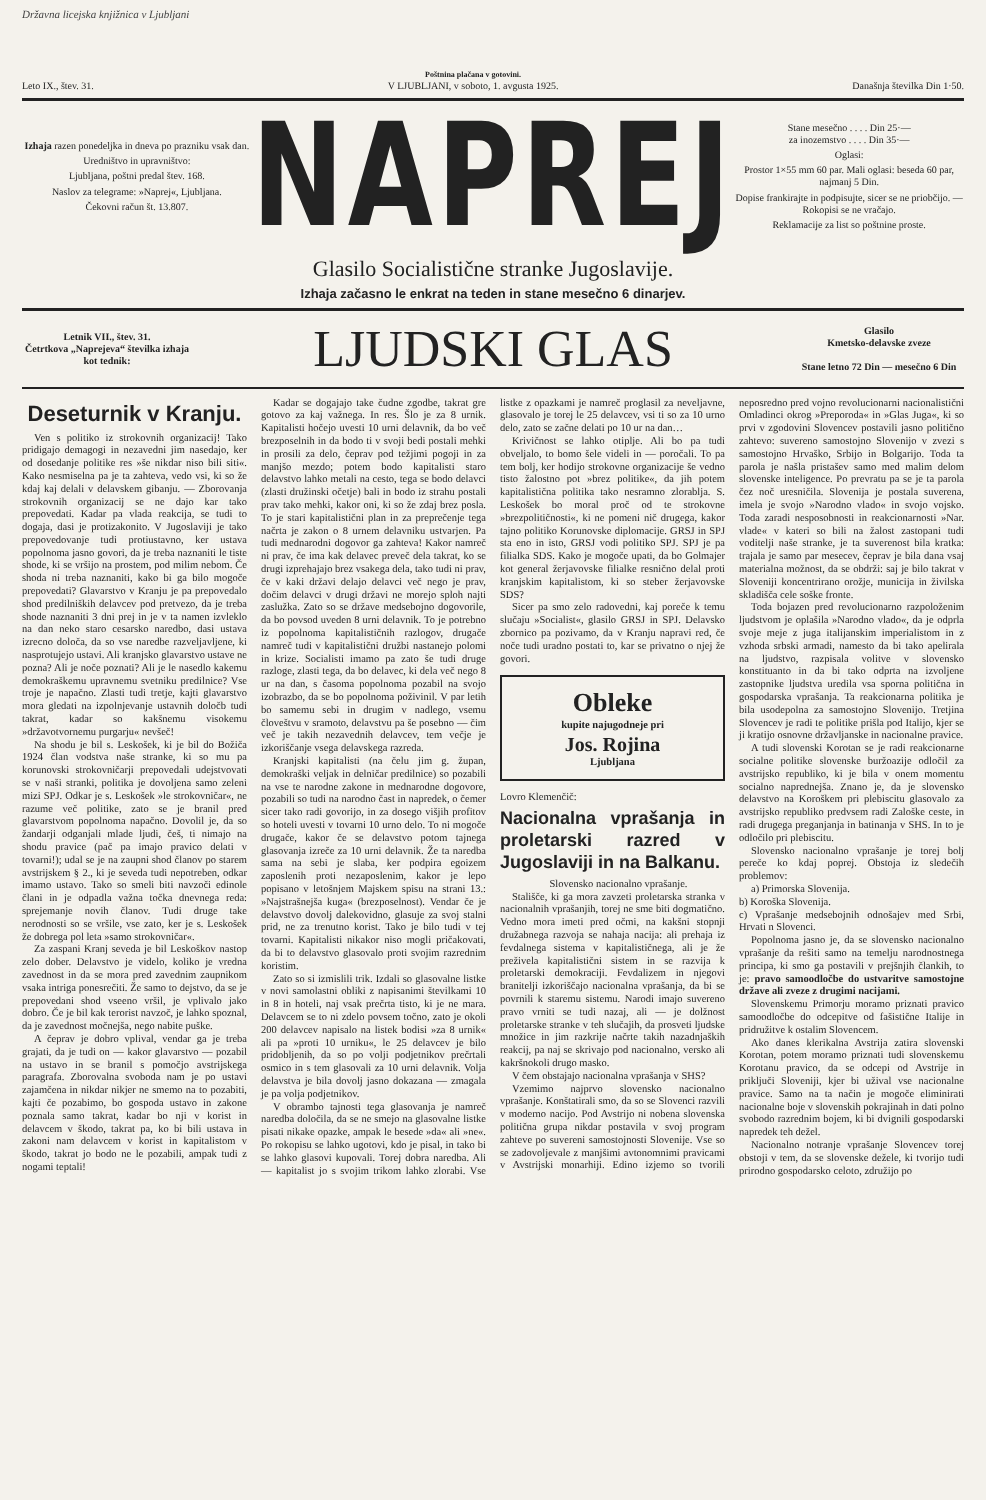Državna licejska knjižnica v Ljubljani
Leto IX., štev. 31. Poštnina plačana v gotovini.
V LJUBLJANI, v soboto, 1. avgusta 1925. Današnja številka Din 1·50.
Izhaja razen ponedeljka in dneva po prazniku vsak dan.
Uredništvo in upravništvo:
Ljubljana, poštni predal štev. 168.
Naslov za telegrame: »Naprej«, Ljubljana.
Čekovni račun št. 13.807.
NAPREJ
Stane mesečno . . . . Din 25·—
za inozemstvo . . . . Din 35·—
Oglasi:
Prostor 1×55 mm 60 par. Mali oglasi: beseda 60 par, najmanj 5 Din.
Dopise frankirajte in podpisujte, sicer se ne priobčijo. — Rokopisi se ne vračajo.
Reklamacije za list so poštnine proste.
Glasilo Socialistične stranke Jugoslavije.
Izhaja začasno le enkrat na teden in stane mesečno 6 dinarjev.
Letnik VII., štev. 31.
Četrtkova „Naprejeva“ številka izhaja kot tednik:
LJUDSKI GLAS
Glasilo
Kmetsko-delavske zveze
Stane letno 72 Din — mesečno 6 Din
Deseturnik v Kranju.
Ven s politiko iz strokovnih organizacij! Tako pridigajo demagogi in nezavedni jim nasedajo, ker od dosedanje politike res »še nikdar niso bili siti«. Kako nesmiselna pa je ta zahteva, vedo vsi, ki so že kdaj kaj delali v delavskem gibanju. — Zborovanja strokovnih organizacij se ne dajo kar tako prepovedati. Kadar pa vlada reakcija, se tudi to dogaja, dasi je protizakonito. V Jugoslaviji je tako prepovedovanje tudi protiustavno, ker ustava popolnoma jasno govori, da je treba naznaniti le tiste shode, ki se vršijo na prostem, pod milim nebom. Če shoda ni treba naznaniti, kako bi ga bilo mogoče prepovedati? Glavarstvo v Kranju je pa prepovedalo shod predilniških delavcev pod pretvezo, da je treba shode naznaniti 3 dni prej in je v ta namen izvleklo na dan neko staro cesarsko naredbo, dasi ustava izrecno določa, da so vse naredbe razveljavljene, ki nasprotujejo ustavi. Ali kranjsko glavarstvo ustave ne pozna? Ali je noče poznati? Ali je le nasedlo kakemu demokraškemu upravnemu svetniku predilnice? Vse troje je napačno. Zlasti tudi tretje, kajti glavarstvo mora gledati na izpolnjevanje ustavnih določb tudi takrat, kadar so kakšnemu visokemu »državotvornemu purgarju« nevšeč!
Na shodu je bil s. Leskošek, ki je bil do Božiča 1924 član vodstva naše stranke, ki so mu pa korunovski strokovničarji prepovedali udejstvovati se v naši stranki, politika je dovoljena samo zeleni mizi SPJ. Odkar je s. Leskošek »le strokovničar«, ne razume več politike, zato se je branil pred glavarstvom popolnoma napačno. Dovolil je, da so žandarji odganjali mlade ljudi, češ, ti nimajo na shodu pravice (pač pa imajo pravico delati v tovarni!); udal se je na zaupni shod članov po starem avstrijskem § 2., ki je seveda tudi nepotreben, odkar imamo ustavo. Tako so smeli biti navzoči edinole člani in je odpadla važna točka dnevnega reda: sprejemanje novih članov. Tudi druge take nerodnosti so se vršile, vse zato, ker je s. Leskošek že dobrega pol leta »samo strokovničar«.
Za zaspani Kranj seveda je bil Leskoškov nastop zelo dober. Delavstvo je videlo, koliko je vredna zavednost in da se mora pred zavednim zaupnikom vsaka intriga ponesrečiti. Že samo to dejstvo, da se je prepovedani shod vseeno vršil, je vplivalo jako dobro. Če je bil kak terorist navzoč, je lahko spoznal, da je zavednost močnejša, nego nabite puške.
A čeprav je dobro vplival, vendar ga je treba grajati, da je tudi on — kakor glavarstvo — pozabil na ustavo in se branil s pomočjo avstrijskega paragrafa. Zborovalna svoboda nam je po ustavi zajamčena in nikdar nikjer ne smemo na to pozabiti, kajti če pozabimo, bo gospoda ustavo in zakone poznala samo takrat, kadar bo nji v korist in delavcem v škodo, takrat pa, ko bi bili ustava in zakoni nam delavcem v korist in kapitalistom v škodo, takrat jo bodo ne le pozabili, ampak tudi z nogami teptali!
Kadar se dogajajo take čudne zgodbe, takrat gre gotovo za kaj važnega. In res. Šlo je za 8 urnik. Kapitalisti hočejo uvesti 10 urni delavnik, da bo več brezposelnih in da bodo ti v svoji bedi postali mehki in prosili za delo, čeprav pod težjimi pogoji in za manjšo mezdo; potem bodo kapitalisti staro delavstvo lahko metali na cesto, tega se bodo delavci (zlasti družinski očetje) bali in bodo iz strahu postali prav tako mehki, kakor oni, ki so že zdaj brez posla. To je stari kapitalistični plan in za preprečenje tega načrta je zakon o 8 urnem delavniku ustvarjen. Pa tudi mednarodni dogovor ga zahteva! Kakor namreč ni prav, če ima kak delavec preveč dela takrat, ko se drugi izprehajajo brez vsakega dela, tako tudi ni prav, če v kaki državi delajo delavci več nego je prav, dočim delavci v drugi državi ne morejo sploh najti zaslužka. Zato so se države medsebojno dogovorile, da bo povsod uveden 8 urni delavnik. To je potrebno iz popolnoma kapitalističnih razlogov, drugače namreč tudi v kapitalistični družbi nastanejo polomi in krize. Socialisti imamo pa zato še tudi druge razloge, zlasti tega, da bo delavec, ki dela več nego 8 ur na dan, s časoma popolnoma pozabil na svojo izobrazbo, da se bo popolnoma poživinil. V par letih bo samemu sebi in drugim v nadlego, vsemu človeštvu v sramoto, delavstvu pa še posebno — čim več je takih nezavednih delavcev, tem večje je izkoriščanje vsega delavskega razreda.
Kranjski kapitalisti (na čelu jim g. župan, demokraški veljak in delničar predilnice) so pozabili na vse te narodne zakone in mednarodne dogovore, pozabili so tudi na narodno čast in napredek, o čemer sicer tako radi govorijo, in za dosego višjih profitov so hoteli uvesti v tovarni 10 urno delo. To ni mogoče drugače, kakor če se delavstvo potom tajnega glasovanja izreče za 10 urni delavnik. Že ta naredba sama na sebi je slaba, ker podpira egoizem zaposlenih proti nezaposlenim, kakor je lepo popisano v letošnjem Majskem spisu na strani 13.: »Najstrašnejša kuga« (brezposelnost). Vendar če je delavstvo dovolj dalekovidno, glasuje za svoj stalni prid, ne za trenutno korist. Tako je bilo tudi v tej tovarni. Kapitalisti nikakor niso mogli pričakovati, da bi to delavstvo glasovalo proti svojim razrednim koristim.
Zato so si izmislili trik. Izdali so glasovalne listke v novi samolastni obliki z napisanimi številkami 10 in 8 in hoteli, naj vsak prečrta tisto, ki je ne mara. Delavcem se to ni zdelo povsem točno, zato je okoli 200 delavcev napisalo na listek bodisi »za 8 urnik« ali pa »proti 10 urniku«, le 25 delavcev je bilo pridobljenih, da so po volji podjetnikov prečrtali osmico in s tem glasovali za 10 urni delavnik. Volja delavstva je bila dovolj jasno dokazana — zmagala je pa volja podjetnikov.
V obrambo tajnosti tega glasovanja je namreč naredba določila, da se ne smejo na glasovalne listke pisati nikake opazke, ampak le besede »da« ali »ne«. Po rokopisu se lahko ugotovi, kdo je pisal, in tako bi se lahko glasovi kupovali. Torej dobra naredba. Ali — kapitalist jo s svojim trikom lahko zlorabi. Vse listke z opazkami je namreč proglasil za neveljavne, glasovalo je torej le 25 delavcev, vsi ti so za 10 urno delo, zato se začne delati po 10 ur na dan…
Krivičnost se lahko otiplje. Ali bo pa tudi obveljalo, to bomo šele videli in — poročali. To pa tem bolj, ker hodijo strokovne organizacije še vedno tisto žalostno pot »brez politike«, da jih potem kapitalistična politika tako nesramno zlorablja. S. Leskošek bo moral proč od te strokovne »brezpolitičnosti«, ki ne pomeni nič drugega, kakor tajno politiko Korunovske diplomacije. GRSJ in SPJ sta eno in isto, GRSJ vodi politiko SPJ. SPJ je pa filialka SDS. Kako je mogoče upati, da bo Golmajer kot general žerjavovske filialke resnično delal proti kranjskim kapitalistom, ki so steber žerjavovske SDS?
Sicer pa smo zelo radovedni, kaj poreče k temu slučaju »Socialist«, glasilo GRSJ in SPJ. Delavsko zbornico pa pozivamo, da v Kranju napravi red, če noče tudi uradno postati to, kar se privatno o njej že govori.
Obleke
kupite najugodneje pri
Jos. Rojina
Ljubljana
Lovro Klemenčič:
Nacionalna vprašanja in proletarski razred v Jugoslaviji in na Balkanu.
Slovensko nacionalno vprašanje.
Stališče, ki ga mora zavzeti proletarska stranka v nacionalnih vprašanjih, torej ne sme biti dogmatično. Vedno mora imeti pred očmi, na kakšni stopnji družabnega razvoja se nahaja nacija: ali prehaja iz fevdalnega sistema v kapitalističnega, ali je že preživela kapitalistični sistem in se razvija k proletarski demokraciji. Fevdalizem in njegovi branitelji izkoriščajo nacionalna vprašanja, da bi se povrnili k staremu sistemu. Narodi imajo suvereno pravo vrniti se tudi nazaj, ali — je dolžnost proletarske stranke v teh slučajih, da prosveti ljudske množice in jim razkrije načrte takih nazadnjaških reakcij, pa naj se skrivajo pod nacionalno, versko ali kakršnokoli drugo masko.
V čem obstajajo nacionalna vprašanja v SHS?
Vzemimo najprvo slovensko nacionalno vprašanje. Konštatirali smo, da so se Slovenci razvili v moderno nacijo. Pod Avstrijo ni nobena slovenska politična grupa nikdar postavila v svoj program zahteve po suvereni samostojnosti Slovenije. Vse so se zadovoljevale z manjšimi avtonomnimi pravicami v Avstrijski monarhiji. Edino izjemo so tvorili neposredno pred vojno revolucionarni nacionalistični Omladinci okrog »Preporoda« in »Glas Juga«, ki so prvi v zgodovini Slovencev postavili jasno politično zahtevo: suvereno samostojno Slovenijo v zvezi s samostojno Hrvaško, Srbijo in Bolgarijo. Toda ta parola je našla pristašev samo med malim delom slovenske inteligence. Po prevratu pa se je ta parola čez noč uresničila. Slovenija je postala suverena, imela je svojo »Narodno vlado« in svojo vojsko. Toda zaradi nesposobnosti in reakcionarnosti »Nar. vlade« v kateri so bili na žalost zastopani tudi voditelji naše stranke, je ta suverenost bila kratka: trajala je samo par mesecev, čeprav je bila dana vsaj materialna možnost, da se obdrži: saj je bilo takrat v Sloveniji koncentrirano orožje, municija in živilska skladišča cele soške fronte.
Toda bojazen pred revolucionarno razpoloženim ljudstvom je oplašila »Narodno vlado«, da je odprla svoje meje z juga italijanskim imperialistom in z vzhoda srbski armadi, namesto da bi tako apelirala na ljudstvo, razpisala volitve v slovensko konstituanto in da bi tako odprta na izvoljene zastopnike ljudstva uredila vsa sporna politična in gospodarska vprašanja. Ta reakcionarna politika je bila usodepolna za samostojno Slovenijo. Tretjina Slovencev je radi te politike prišla pod Italijo, kjer se ji kratijo osnovne državljanske in nacionalne pravice.
A tudi slovenski Korotan se je radi reakcionarne socialne politike slovenske buržoazije odločil za avstrijsko republiko, ki je bila v onem momentu socialno naprednejša. Znano je, da je slovensko delavstvo na Koroškem pri plebiscitu glasovalo za avstrijsko republiko predvsem radi Zaloške ceste, in radi drugega preganjanja in batinanja v SHS. In to je odločilo pri plebiscitu.
Slovensko nacionalno vprašanje je torej bolj pereče ko kdaj poprej. Obstoja iz sledečih problemov:
a) Primorska Slovenija.
b) Koroška Slovenija.
c) Vprašanje medsebojnih odnošajev med Srbi, Hrvati n Slovenci.
Popolnoma jasno je, da se slovensko nacionalno vprašanje da rešiti samo na temelju narodnostnega principa, ki smo ga postavili v prejšnjih člankih, to je: pravo samoodločbe do ustvaritve samostojne države ali zveze z drugimi nacijami.
Slovenskemu Primorju moramo priznati pravico samoodločbe do odcepitve od fašistične Italije in pridružitve k ostalim Slovencem.
Ako danes klerikalna Avstrija zatira slovenski Korotan, potem moramo priznati tudi slovenskemu Korotanu pravico, da se odcepi od Avstrije in priključi Sloveniji, kjer bi užival vse nacionalne pravice. Samo na ta način je mogoče eliminirati nacionalne boje v slovenskih pokrajinah in dati polno svobodo razrednim bojem, ki bi dvignili gospodarski napredek teh dežel.
Nacionalno notranje vprašanje Slovencev torej obstoji v tem, da se slovenske dežele, ki tvorijo tudi prirodno gospodarsko celoto, združijo po